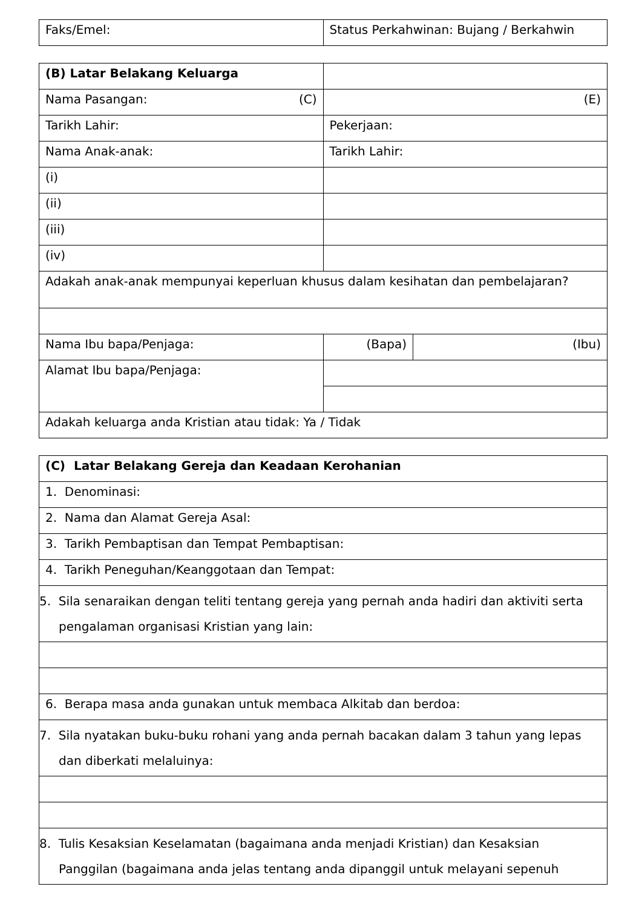| Faks/Emel: | Status Perkahwinan: Bujang / Berkahwin |
| (B) Latar Belakang Keluarga | | | |
| Nama Pasangan: (C) | | (E) | |
| Tarikh Lahir: | | Pekerjaan: | |
| Nama Anak-anak: | | Tarikh Lahir: | |
| (i) | | | |
| (ii) | | | |
| (iii) | | | |
| (iv) | | | |
| Adakah anak-anak mempunyai keperluan khusus dalam kesihatan dan pembelajaran? | | | |
| Nama Ibu bapa/Penjaga: | (Bapa) | | (Ibu) |
| Alamat Ibu bapa/Penjaga: | | | |
| Adakah keluarga anda Kristian atau tidak: Ya / Tidak | | | |
| (C) Latar Belakang Gereja dan Keadaan Kerohanian |
| 1. Denominasi: |
| 2. Nama dan Alamat Gereja Asal: |
| 3. Tarikh Pembaptisan dan Tempat Pembaptisan: |
| 4. Tarikh Peneguhan/Keanggotaan dan Tempat: |
| 5. Sila senaraikan dengan teliti tentang gereja yang pernah anda hadiri dan aktiviti serta pengalaman organisasi Kristian yang lain: |
| 6. Berapa masa anda gunakan untuk membaca Alkitab dan berdoa: |
| 7. Sila nyatakan buku-buku rohani yang anda pernah bacakan dalam 3 tahun yang lepas dan diberkati melaluinya: |
| 8. Tulis Kesaksian Keselamatan (bagaimana anda menjadi Kristian) dan Kesaksian Panggilan (bagaimana anda jelas tentang anda dipanggil untuk melayani sepenuh |